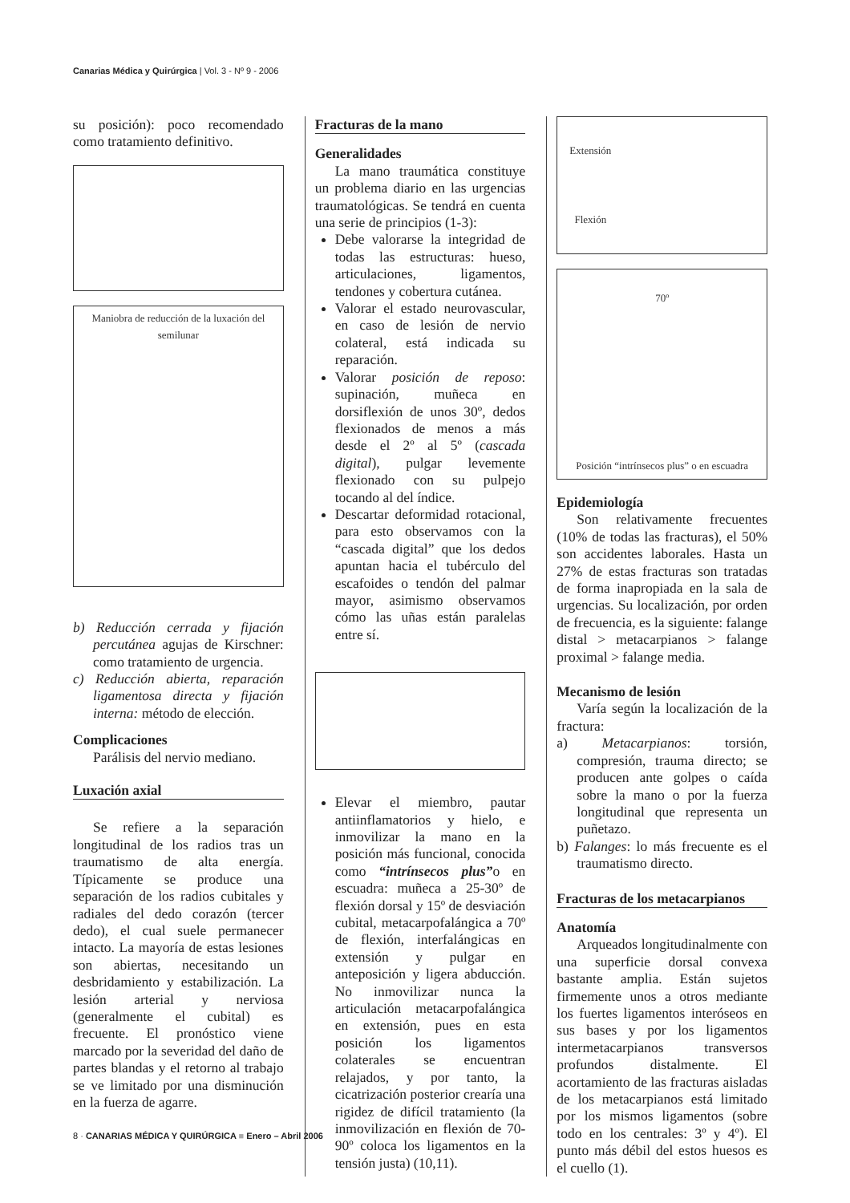Canarias Médica y Quirúrgica | Vol. 3 - Nº 9 - 2006
su posición): poco recomendado como tratamiento definitivo.
Maniobra de reducción de la luxación del semilunar
b) Reducción cerrada y fijación percutánea agujas de Kirschner: como tratamiento de urgencia.
c) Reducción abierta, reparación ligamentosa directa y fijación interna: método de elección.
Complicaciones
Parálisis del nervio mediano.
Luxación axial
Se refiere a la separación longitudinal de los radios tras un traumatismo de alta energía. Típicamente se produce una separación de los radios cubitales y radiales del dedo corazón (tercer dedo), el cual suele permanecer intacto. La mayoría de estas lesiones son abiertas, necesitando un desbridamiento y estabilización. La lesión arterial y nerviosa (generalmente el cubital) es frecuente. El pronóstico viene marcado por la severidad del daño de partes blandas y el retorno al trabajo se ve limitado por una disminución en la fuerza de agarre.
Fracturas de la mano
Generalidades
La mano traumática constituye un problema diario en las urgencias traumatológicas. Se tendrá en cuenta una serie de principios (1-3):
Debe valorarse la integridad de todas las estructuras: hueso, articulaciones, ligamentos, tendones y cobertura cutánea.
Valorar el estado neurovascular, en caso de lesión de nervio colateral, está indicada su reparación.
Valorar posición de reposo: supinación, muñeca en dorsiflexión de unos 30º, dedos flexionados de menos a más desde el 2º al 5º (cascada digital), pulgar levemente flexionado con su pulpejo tocando al del índice.
Descartar deformidad rotacional, para esto observamos con la “cascada digital” que los dedos apuntan hacia el tubérculo del escafoides o tendón del palmar mayor, asimismo observamos cómo las uñas están paralelas entre sí.
Elevar el miembro, pautar antiinflamatorios y hielo, e inmovilizar la mano en la posición más funcional, conocida como “intrínsecos plus”o en escuadra: muñeca a 25-30º de flexión dorsal y 15º de desviación cubital, metacarpofalángica a 70º de flexión, interfalángicas en extensión y pulgar en anteposición y ligera abducción. No inmovilizar nunca la articulación metacarpofalángica en extensión, pues en esta posición los ligamentos colaterales se encuentran relajados, y por tanto, la cicatrización posterior crearía una rigidez de difícil tratamiento (la inmovilización en flexión de 70-90º coloca los ligamentos en la tensión justa) (10,11).
Extensión
Flexión
70º
Posición “intrínsecos plus” o en escuadra
Epidemiología
Son relativamente frecuentes (10% de todas las fracturas), el 50% son accidentes laborales. Hasta un 27% de estas fracturas son tratadas de forma inapropiada en la sala de urgencias. Su localización, por orden de frecuencia, es la siguiente: falange distal > metacarpianos > falange proximal > falange media.
Mecanismo de lesión
Varía según la localización de la fractura:
a) Metacarpianos: torsión, compresión, trauma directo; se producen ante golpes o caída sobre la mano o por la fuerza longitudinal que representa un puñetazo.
b) Falanges: lo más frecuente es el traumatismo directo.
Fracturas de los metacarpianos
Anatomía
Arqueados longitudinalmente con una superficie dorsal convexa bastante amplia. Están sujetos firmemente unos a otros mediante los fuertes ligamentos interóseos en sus bases y por los ligamentos intermetacarpianos transversos profundos distalmente. El acortamiento de las fracturas aisladas de los metacarpianos está limitado por los mismos ligamentos (sobre todo en los centrales: 3º y 4º). El punto más débil del estos huesos es el cuello (1).
8 · CANARIAS MÉDICA Y QUIRÚRGICA ■ Enero – Abril 2006